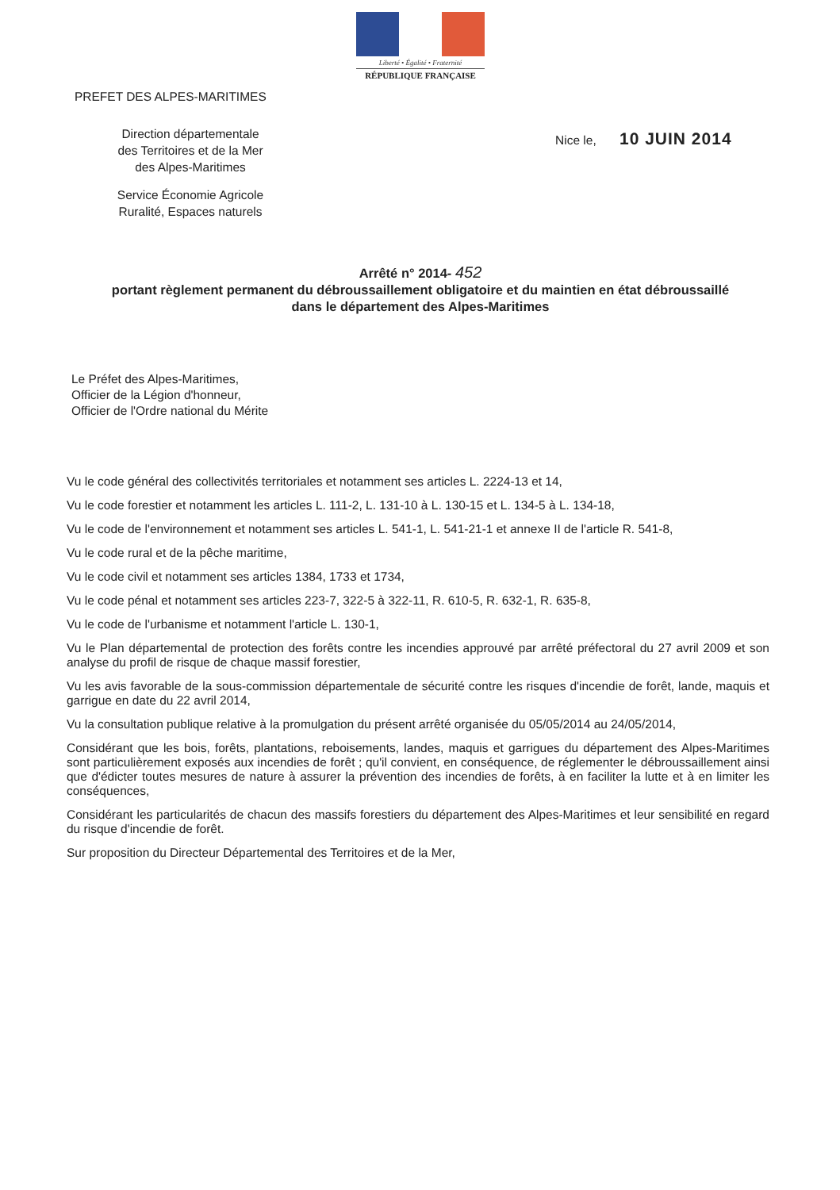Liberté • Égalité • Fraternité
RÉPUBLIQUE FRANÇAISE
PREFET DES ALPES-MARITIMES
Direction départementale
des Territoires et de la Mer
des Alpes-Maritimes
Service Économie Agricole
Ruralité, Espaces naturels
Nice le, 10 JUIN 2014
Arrêté n° 2014- 452
portant règlement permanent du débroussaillement obligatoire et du maintien en état débroussaillé
dans le département des Alpes-Maritimes
Le Préfet des Alpes-Maritimes,
Officier de la Légion d'honneur,
Officier de l'Ordre national du Mérite
Vu le code général des collectivités territoriales et notamment ses articles L. 2224-13 et 14,
Vu le code forestier et notamment les articles L. 111-2, L. 131-10 à L. 130-15 et L. 134-5 à L. 134-18,
Vu le code de l'environnement et notamment ses articles L. 541-1, L. 541-21-1 et annexe II de l'article R. 541-8,
Vu le code rural et de la pêche maritime,
Vu le code civil et notamment ses articles 1384, 1733 et 1734,
Vu le code pénal et notamment ses articles 223-7, 322-5 à 322-11, R. 610-5, R. 632-1, R. 635-8,
Vu le code de l'urbanisme et notamment l'article L. 130-1,
Vu le Plan départemental de protection des forêts contre les incendies approuvé par arrêté préfectoral du 27 avril 2009 et son analyse du profil de risque de chaque massif forestier,
Vu les avis favorable de la sous-commission départementale de sécurité contre les risques d'incendie de forêt, lande, maquis et garrigue en date du 22 avril 2014,
Vu la consultation publique relative à la promulgation du présent arrêté organisée du 05/05/2014 au 24/05/2014,
Considérant que les bois, forêts, plantations, reboisements, landes, maquis et garrigues du département des Alpes-Maritimes sont particulièrement exposés aux incendies de forêt ; qu'il convient, en conséquence, de réglementer le débroussaillement ainsi que d'édicter toutes mesures de nature à assurer la prévention des incendies de forêts, à en faciliter la lutte et à en limiter les conséquences,
Considérant les particularités de chacun des massifs forestiers du département des Alpes-Maritimes et leur sensibilité en regard du risque d'incendie de forêt.
Sur proposition du Directeur Départemental des Territoires et de la Mer,